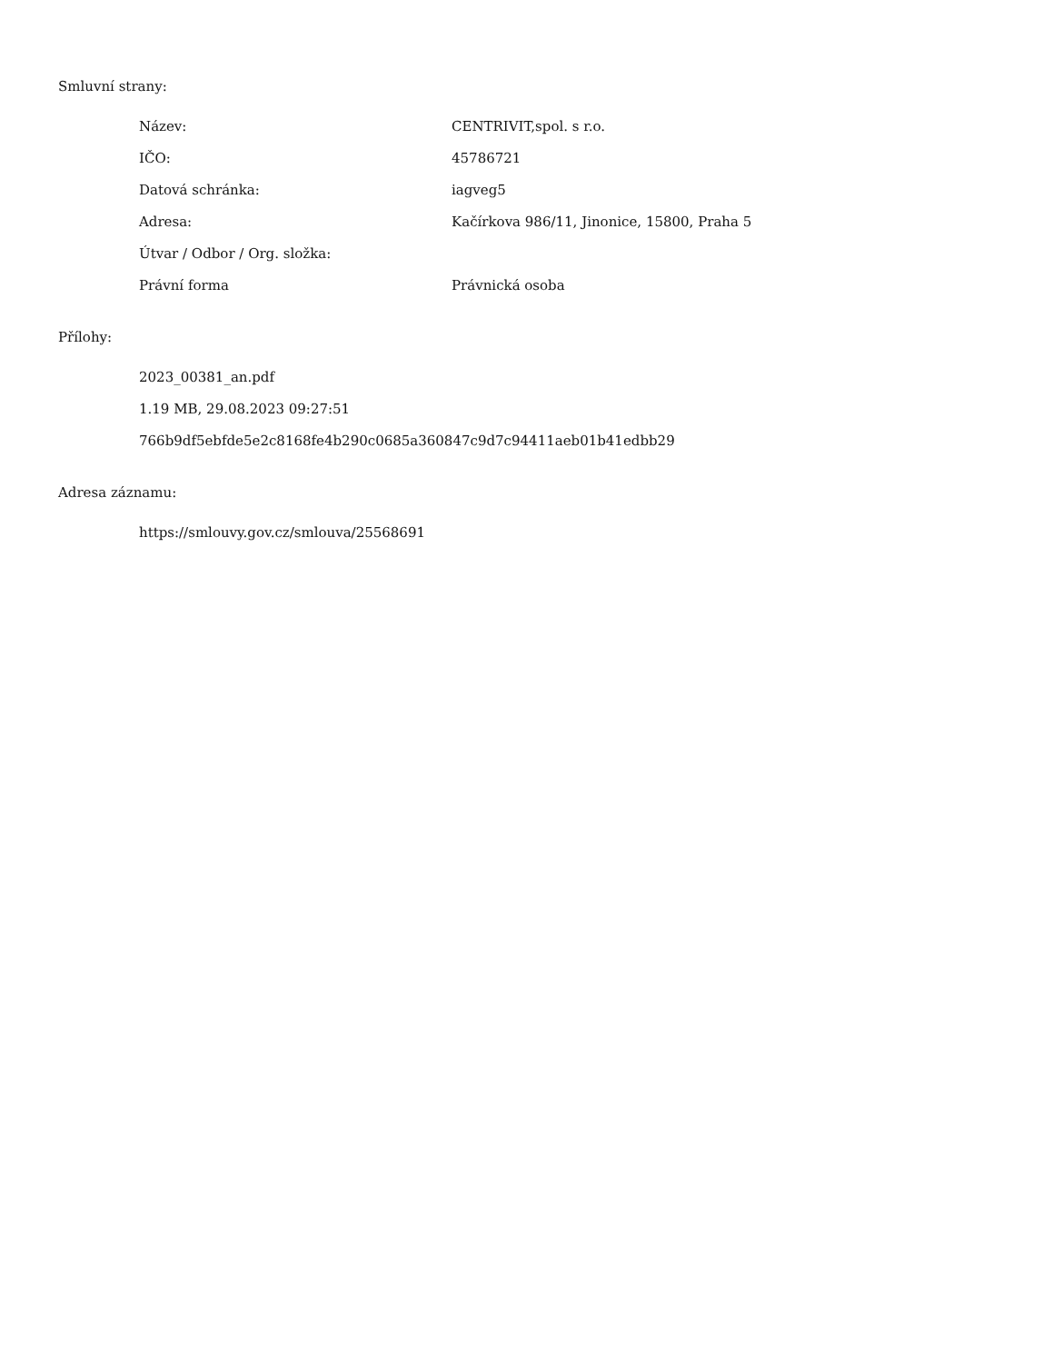Smluvní strany:
| Název: | CENTRIVIT,spol. s r.o. |
| IČO: | 45786721 |
| Datová schránka: | iagveg5 |
| Adresa: | Kačírkova 986/11, Jinonice, 15800, Praha 5 |
| Útvar / Odbor / Org. složka: | |
| Právní forma | Právnická osoba |
Přílohy:
2023_00381_an.pdf
1.19 MB, 29.08.2023 09:27:51
766b9df5ebfde5e2c8168fe4b290c0685a360847c9d7c94411aeb01b41edbb29
Adresa záznamu:
https://smlouvy.gov.cz/smlouva/25568691